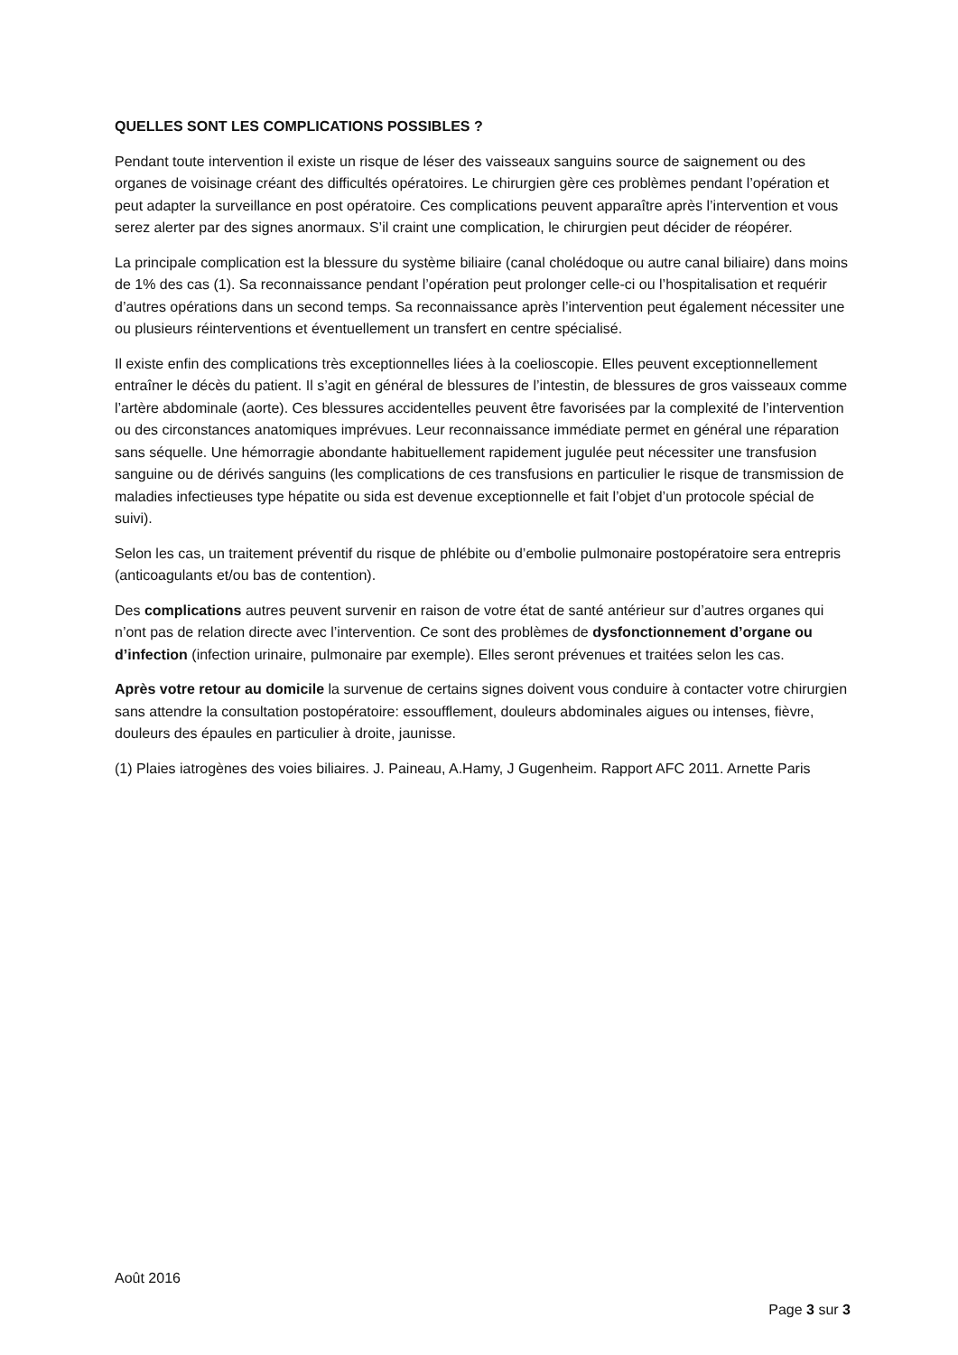QUELLES SONT LES COMPLICATIONS POSSIBLES ?
Pendant toute intervention il existe un risque de léser des vaisseaux sanguins source de saignement ou des organes de voisinage créant des difficultés opératoires. Le chirurgien gère ces problèmes pendant l’opération et peut adapter la surveillance en post opératoire. Ces complications peuvent apparaître après l’intervention et vous serez alerter par des signes anormaux. S’il craint une complication, le chirurgien peut décider de réopérer.
La principale complication est la blessure du système biliaire (canal cholédoque ou autre canal biliaire) dans moins de 1% des cas (1). Sa reconnaissance pendant l’opération peut prolonger celle-ci ou l’hospitalisation et requérir d’autres opérations dans un second temps. Sa reconnaissance après l’intervention peut également nécessiter une ou plusieurs réinterventions et éventuellement un transfert en centre spécialisé.
Il existe enfin des complications très exceptionnelles liées à la coelioscopie. Elles peuvent exceptionnellement entraîner le décès du patient. Il s’agit en général de blessures de l’intestin, de blessures de gros vaisseaux comme l’artère abdominale (aorte). Ces blessures accidentelles peuvent être favorisées par la complexité de l’intervention ou des circonstances anatomiques imprévues. Leur reconnaissance immédiate permet en général une réparation sans séquelle. Une hémorragie abondante habituellement rapidement jugulée peut nécessiter une transfusion sanguine ou de dérivés sanguins (les complications de ces transfusions en particulier le risque de transmission de maladies infectieuses type hépatite ou sida est devenue exceptionnelle et fait l’objet d’un protocole spécial de suivi).
Selon les cas, un traitement préventif du risque de phlébite ou d’embolie pulmonaire postopératoire sera entrepris (anticoagulants et/ou bas de contention).
Des complications autres peuvent survenir en raison de votre état de santé antérieur sur d’autres organes qui n’ont pas de relation directe avec l’intervention. Ce sont des problèmes de dysfonctionnement d’organe ou d’infection (infection urinaire, pulmonaire par exemple). Elles seront prévenues et traitées selon les cas.
Après votre retour au domicile la survenue de certains signes doivent vous conduire à contacter votre chirurgien sans attendre la consultation postopératoire: essoufflement, douleurs abdominales aigues ou intenses, fièvre, douleurs des épaules en particulier à droite, jaunisse.
(1) Plaies iatrogènes des voies biliaires. J. Paineau, A.Hamy, J Gugenheim. Rapport AFC 2011. Arnette Paris
Août 2016
Page 3 sur 3